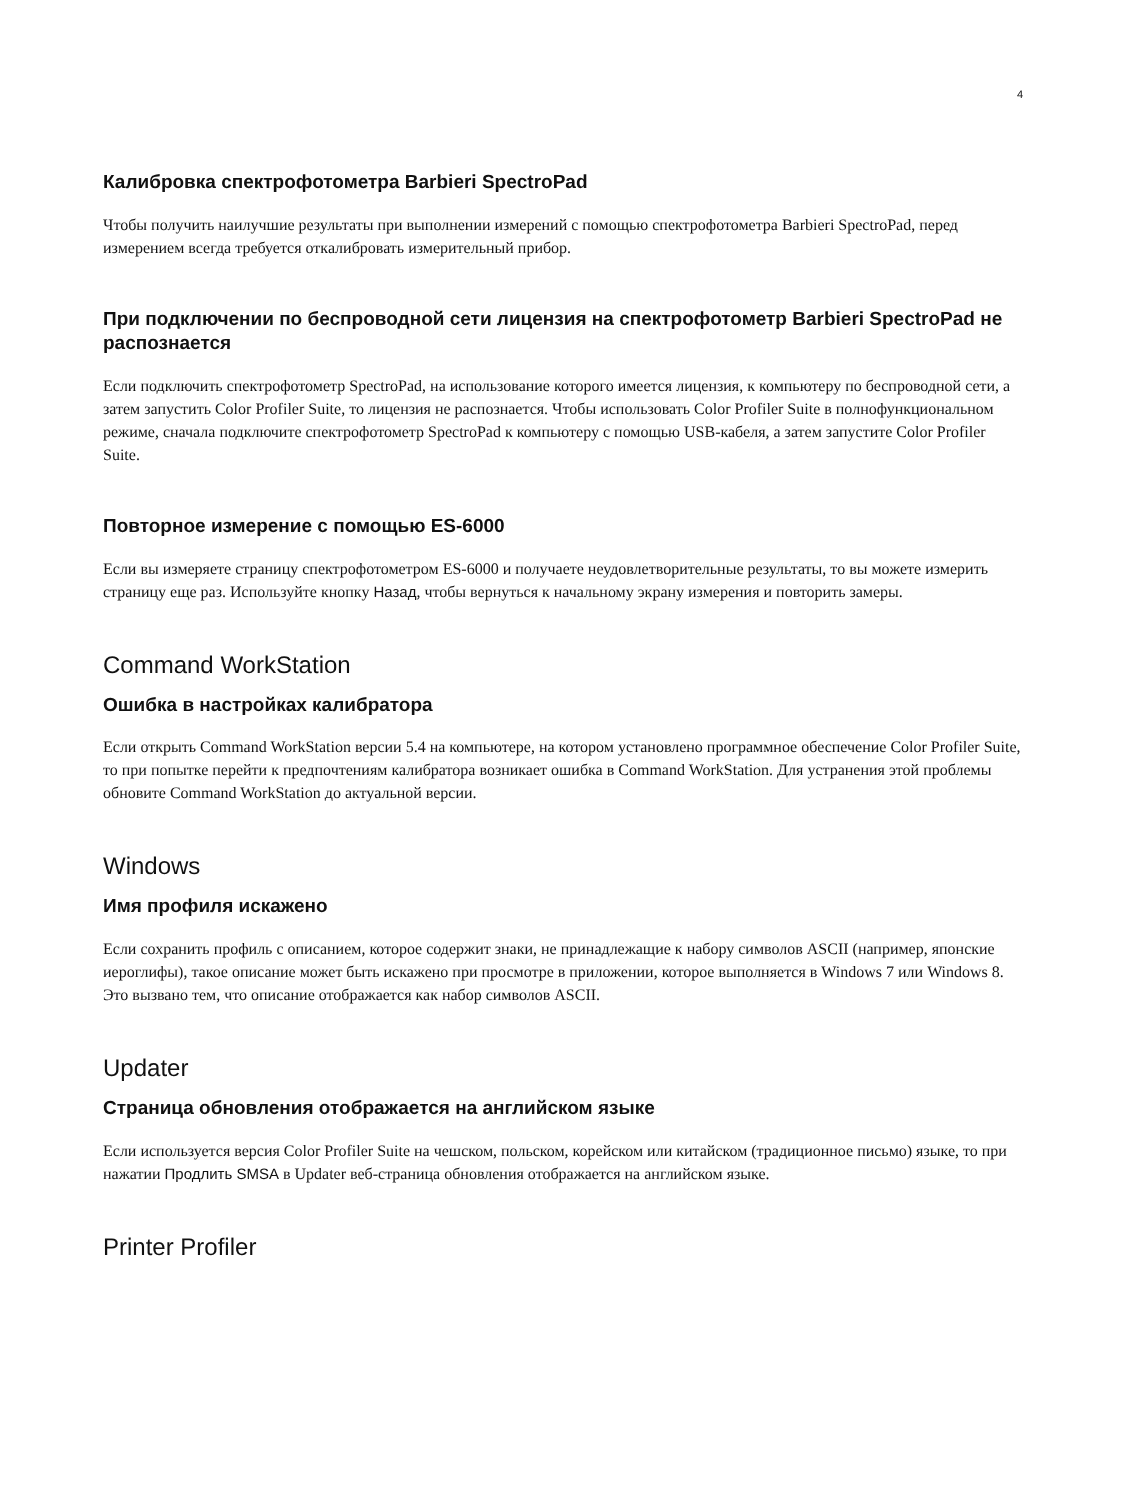4
Калибровка спектрофотометра Barbieri SpectroPad
Чтобы получить наилучшие результаты при выполнении измерений с помощью спектрофотометра Barbieri SpectroPad, перед измерением всегда требуется откалибровать измерительный прибор.
При подключении по беспроводной сети лицензия на спектрофотометр Barbieri SpectroPad не распознается
Если подключить спектрофотометр SpectroPad, на использование которого имеется лицензия, к компьютеру по беспроводной сети, а затем запустить Color Profiler Suite, то лицензия не распознается. Чтобы использовать Color Profiler Suite в полнофункциональном режиме, сначала подключите спектрофотометр SpectroPad к компьютеру с помощью USB-кабеля, а затем запустите Color Profiler Suite.
Повторное измерение с помощью ES-6000
Если вы измеряете страницу спектрофотометром ES-6000 и получаете неудовлетворительные результаты, то вы можете измерить страницу еще раз. Используйте кнопку Назад, чтобы вернуться к начальному экрану измерения и повторить замеры.
Command WorkStation
Ошибка в настройках калибратора
Если открыть Command WorkStation версии 5.4 на компьютере, на котором установлено программное обеспечение Color Profiler Suite, то при попытке перейти к предпочтениям калибратора возникает ошибка в Command WorkStation. Для устранения этой проблемы обновите Command WorkStation до актуальной версии.
Windows
Имя профиля искажено
Если сохранить профиль с описанием, которое содержит знаки, не принадлежащие к набору символов ASCII (например, японские иероглифы), такое описание может быть искажено при просмотре в приложении, которое выполняется в Windows 7 или Windows 8. Это вызвано тем, что описание отображается как набор символов ASCII.
Updater
Страница обновления отображается на английском языке
Если используется версия Color Profiler Suite на чешском, польском, корейском или китайском (традиционное письмо) языке, то при нажатии Продлить SMSA в Updater веб-страница обновления отображается на английском языке.
Printer Profiler